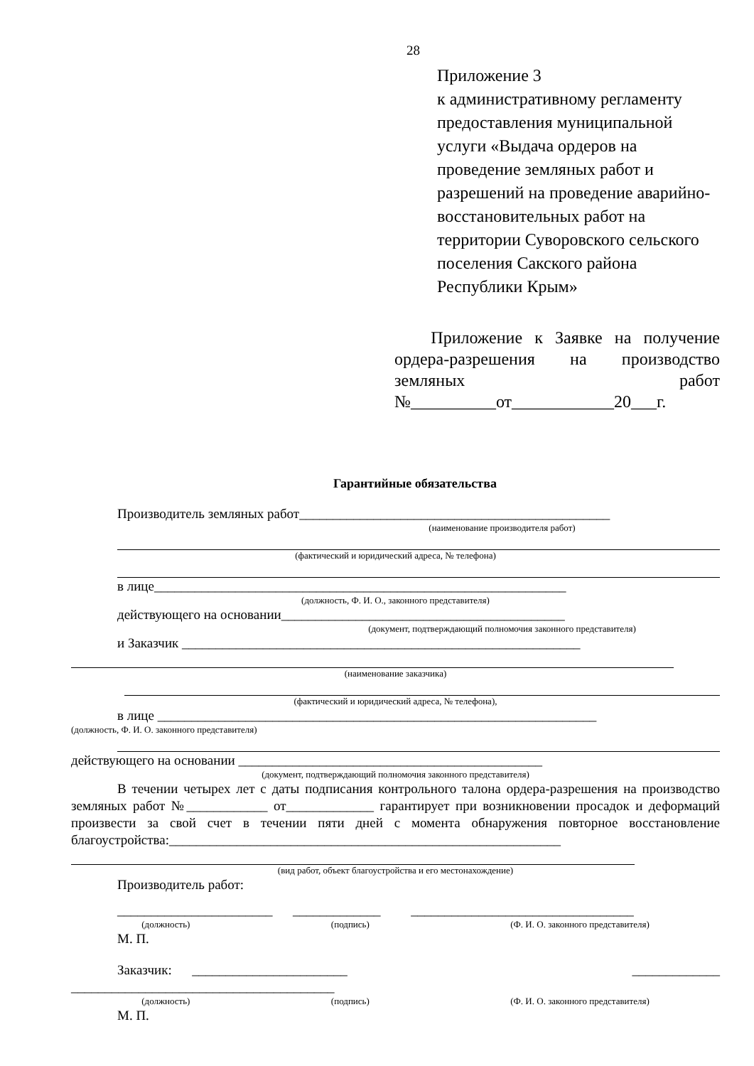28
Приложение 3
к административному регламенту предоставления муниципальной услуги «Выдача ордеров на проведение земляных работ и разрешений на проведение аварийно-восстановительных работ на территории Суворовского сельского поселения Сакского района Республики Крым»
Приложение к Заявке на получение ордера-разрешения на производство земляных работ №__________от____________20___г.
Гарантийные обязательства
Производитель земляных работ______________________________________________
(наименование производителя работ)
(фактический и юридический адреса, № телефона)
в лице_____________________________________________________________
(должность, Ф. И. О., законного представителя)
действующего на основании__________________________________________
(документ, подтверждающий полномочия законного представителя)
и Заказчик ___________________________________________________________
(наименование заказчика)
(фактический и юридический адреса, № телефона),
в лице _________________________________________________________________
(должность, Ф. И. О. законного представителя)
действующего на основании _____________________________________________
(документ, подтверждающий полномочия законного представителя)
В течении четырех лет с даты подписания контрольного талона ордера-разрешения на производство земляных работ №____________ от_____________ гарантирует при возникновении просадок и деформаций произвести за свой счет в течении пяти дней с момента обнаружения повторное восстановление благоустройства:__________________________________________________________
(вид работ, объект благоустройства и его местонахождение)
Производитель работ:
_______________________ _____________ _________________________________
(должность) (подпись) (Ф. И. О. законного представителя)
М. П.
Заказчик: _______________________ _____________
_______________________________________
(должность) (подпись) (Ф. И. О. законного представителя)
М. П.